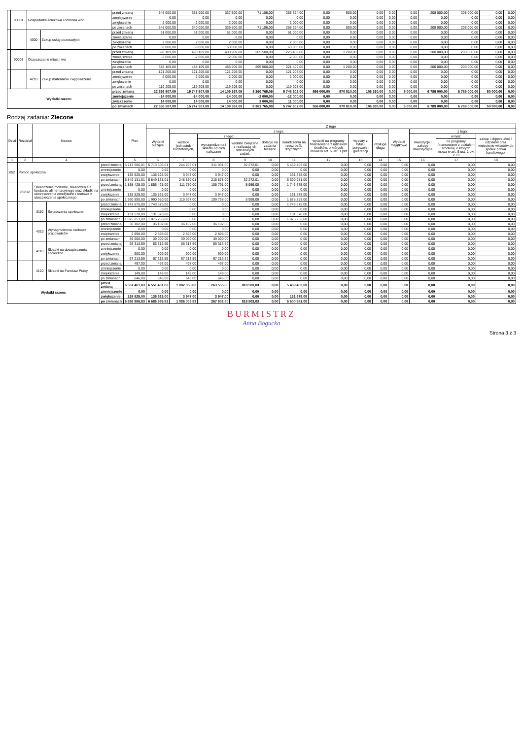| | 90001 | Gospodarka ściekowa i ochrona wód | | przed zmianą | 546 000,00 | 338 000,00 | 337 500,00 | 71 106,00 | 266 394,00 | 0,00 | 500,00 | 0,00 | 0,00 | 0,00 | 208 000,00 | 208 000,00 | 0,00 | 0,00 |
| | | | | zmniejszenie | 0,00 | 0,00 | 0,00 | 0,00 | 0,00 | 0,00 | 0,00 | 0,00 | 0,00 | 0,00 | 0,00 | 0,00 | 0,00 | 0,00 |
| | | | | zwiększenie | 2 000,00 | 2 000,00 | 2 000,00 | 0,00 | 2 000,00 | 0,00 | 0,00 | 0,00 | 0,00 | 0,00 | 0,00 | 0,00 | 0,00 | 0,00 |
| | | | | po zmianach | 548 000,00 | 340 000,00 | 339 500,00 | 71 106,00 | 268 394,00 | 0,00 | 500,00 | 0,00 | 0,00 | 0,00 | 208 000,00 | 208 000,00 | 0,00 | 0,00 |
| | | 4300 | Zakup usług pozostałych | przed zmianą | 61 000,00 | 61 000,00 | 61 000,00 | 0,00 | 61 000,00 | 0,00 | 0,00 | 0,00 | 0,00 | 0,00 | 0,00 | 0,00 | 0,00 | 0,00 |
| | | | | zmniejszenie | 0,00 | 0,00 | 0,00 | 0,00 | 0,00 | 0,00 | 0,00 | 0,00 | 0,00 | 0,00 | 0,00 | 0,00 | 0,00 | 0,00 |
| | | | | zwiększenie | 2 000,00 | 2 000,00 | 2 000,00 | 0,00 | 2 000,00 | 0,00 | 0,00 | 0,00 | 0,00 | 0,00 | 0,00 | 0,00 | 0,00 | 0,00 |
| | | | | po zmianach | 63 000,00 | 63 000,00 | 63 000,00 | 0,00 | 63 000,00 | 0,00 | 0,00 | 0,00 | 0,00 | 0,00 | 0,00 | 0,00 | 0,00 | 0,00 |
| | 90003 | Oczyszczanie miast i wsi | | przed zmianą | 690 109,00 | 490 109,00 | 488 909,00 | 265 500,00 | 223 409,00 | 0,00 | 1 200,00 | 0,00 | 0,00 | 0,00 | 200 000,00 | 200 000,00 | 0,00 | 0,00 |
| | | | | zmniejszenie | -2 000,00 | -2 000,00 | -2 000,00 | 0,00 | -2 000,00 | 0,00 | 0,00 | 0,00 | 0,00 | 0,00 | 0,00 | 0,00 | 0,00 | 0,00 |
| | | | | zwiększenie | 0,00 | 0,00 | 0,00 | 0,00 | 0,00 | 0,00 | 0,00 | 0,00 | 0,00 | 0,00 | 0,00 | 0,00 | 0,00 | 0,00 |
| | | | | po zmianach | 688 109,00 | 488 109,00 | 486 909,00 | 265 500,00 | 221 409,00 | 0,00 | 1 200,00 | 0,00 | 0,00 | 0,00 | 200 000,00 | 200 000,00 | 0,00 | 0,00 |
| | | 4210 | Zakup materiałów i wyposażenia | przed zmianą | 121 205,00 | 121 205,00 | 121 205,00 | 0,00 | 121 205,00 | 0,00 | 0,00 | 0,00 | 0,00 | 0,00 | 0,00 | 0,00 | 0,00 | 0,00 |
| | | | | zmniejszenie | -2 000,00 | -2 000,00 | -2 000,00 | 0,00 | -2 000,00 | 0,00 | 0,00 | 0,00 | 0,00 | 0,00 | 0,00 | 0,00 | 0,00 | 0,00 |
| | | | | zwiększenie | 0,00 | 0,00 | 0,00 | 0,00 | 0,00 | 0,00 | 0,00 | 0,00 | 0,00 | 0,00 | 0,00 | 0,00 | 0,00 | 0,00 |
| | | | | po zmianach | 119 205,00 | 119 205,00 | 119 205,00 | 0,00 | 119 205,00 | 0,00 | 0,00 | 0,00 | 0,00 | 0,00 | 0,00 | 0,00 | 0,00 | 0,00 |
| Wydatki razem: | | | | przed zmianą | 22 536 507,09 | 15 747 507,09 | 14 109 367,09 | 8 360 765,09 | 5 748 602,00 | 556 000,00 | 970 810,00 | 106 330,00 | 0,00 | 5 000,00 | 6 789 000,00 | 6 789 000,00 | 50 000,00 | 0,00 |
| | | | | zmniejszenie | -14 000,00 | -14 000,00 | -14 000,00 | -2 000,00 | -12 000,00 | 0,00 | 0,00 | 0,00 | 0,00 | 0,00 | 0,00 | 0,00 | 0,00 | 0,00 |
| | | | | zwiększenie | 14 000,00 | 14 000,00 | 14 000,00 | 3 000,00 | 11 000,00 | 0,00 | 0,00 | 0,00 | 0,00 | 0,00 | 0,00 | 0,00 | 0,00 | 0,00 |
| | | | | po zmianach | 22 536 507,09 | 15 747 507,09 | 14 109 367,09 | 8 361 765,09 | 5 747 602,00 | 556 000,00 | 970 810,00 | 106 330,00 | 0,00 | 5 000,00 | 6 789 000,00 | 6 789 000,00 | 50 000,00 | 0,00 |
Rodzaj zadania: Zlecone
| Dział | Rozdział | Nazwa | | | Plan | Z tego | | | | | | | | | | | | |
| --- | --- | --- | --- | --- | --- | --- | --- | --- | --- | --- | --- | --- | --- | --- | --- | --- | --- | --- |
| | | | | | | Wydatki bieżące | z tego: | | | | | | | | Wydatki majątkowe | z tego: | | |
| | | | | | | | wydatki jednostek budżetowych, | z tego: | | dotacje na zadania bieżące | świadczenia na rzecz osób fizycznych; | wydatki na programy finansowane z udziałem środków, o których mowa w art. 5 ust. 1 pkt | wypłaty z tytułu poręczeń i gwarancji | obsługa długu | | inwestycje i zakupy inwestycyjne | w tym: | zakup i objęcie akcji i udziałów oraz wniesienie wkładów do spółek prawa handlowego. |
| | | | | | | | | wynagrodzenia i składki od nich naliczane | wydatki związane z realizacją ich statutowych zadań; | | | | | | | | na programy finansowane z udziałem środków, o których mowa w art. 5 ust. 1 pkt 2 i 3 | |
| 1 | 2 | 4 | | | 5 | 6 | 7 | 8 | 9 | 10 | 11 | 12 | 13 | 14 | 15 | 16 | 17 | 18 |
| 852 | Pomoc społeczna | | | przed zmianą | 5 713 606,01 | 5 713 606,01 | 244 203,01 | 211 931,00 | 32 272,01 | 0,00 | 5 469 403,00 | 0,00 | 0,00 | 0,00 | 0,00 | 0,00 | 0,00 | 0,00 |
| | | | | zmniejszenie | 0,00 | 0,00 | 0,00 | 0,00 | 0,00 | 0,00 | 0,00 | 0,00 | 0,00 | 0,00 | 0,00 | 0,00 | 0,00 | 0,00 |
| | | | | zwiększenie | 135 525,00 | 135 525,00 | 3 947,00 | 3 947,00 | 0,00 | 0,00 | 131 578,00 | 0,00 | 0,00 | 0,00 | 0,00 | 0,00 | 0,00 | 0,00 |
| | | | | po zmianach | 5 849 131,01 | 5 849 131,01 | 248 150,01 | 215 878,00 | 32 272,01 | 0,00 | 5 600 981,00 | 0,00 | 0,00 | 0,00 | 0,00 | 0,00 | 0,00 | 0,00 |
| | 85212 | Świadczenia rodzinne, świadczenia z funduszu alimentacyjnego oraz składki na ubezpieczenia emerytalne i rentowe z ubezpieczenia społecznego | | przed zmianą | 1 855 425,00 | 1 855 425,00 | 111 750,00 | 105 791,00 | 5 959,00 | 0,00 | 1 743 675,00 | 0,00 | 0,00 | 0,00 | 0,00 | 0,00 | 0,00 | 0,00 |
| | | | | zmniejszenie | 0,00 | 0,00 | 0,00 | 0,00 | 0,00 | 0,00 | 0,00 | 0,00 | 0,00 | 0,00 | 0,00 | 0,00 | 0,00 | 0,00 |
| | | | | zwiększenie | 135 525,00 | 135 525,00 | 3 947,00 | 3 947,00 | 0,00 | 0,00 | 131 578,00 | 0,00 | 0,00 | 0,00 | 0,00 | 0,00 | 0,00 | 0,00 |
| | | | | po zmianach | 1 990 950,00 | 1 990 950,00 | 115 697,00 | 109 738,00 | 5 959,00 | 0,00 | 1 875 253,00 | 0,00 | 0,00 | 0,00 | 0,00 | 0,00 | 0,00 | 0,00 |
| | | 3110 | Świadczenia społeczne | przed zmianą | 1 743 675,00 | 1 743 675,00 | 0,00 | 0,00 | 0,00 | 0,00 | 1 743 675,00 | 0,00 | 0,00 | 0,00 | 0,00 | 0,00 | 0,00 | 0,00 |
| | | | | zmniejszenie | 0,00 | 0,00 | 0,00 | 0,00 | 0,00 | 0,00 | 0,00 | 0,00 | 0,00 | 0,00 | 0,00 | 0,00 | 0,00 | 0,00 |
| | | | | zwiększenie | 131 578,00 | 131 578,00 | 0,00 | 0,00 | 0,00 | 0,00 | 131 578,00 | 0,00 | 0,00 | 0,00 | 0,00 | 0,00 | 0,00 | 0,00 |
| | | | | po zmianach | 1 875 253,00 | 1 875 253,00 | 0,00 | 0,00 | 0,00 | 0,00 | 1 875 253,00 | 0,00 | 0,00 | 0,00 | 0,00 | 0,00 | 0,00 | 0,00 |
| | | 4010 | Wynagrodzenia osobowe pracowników | przed zmianą | 36 102,00 | 36 102,00 | 36 102,00 | 36 102,00 | 0,00 | 0,00 | 0,00 | 0,00 | 0,00 | 0,00 | 0,00 | 0,00 | 0,00 | 0,00 |
| | | | | zmniejszenie | 0,00 | 0,00 | 0,00 | 0,00 | 0,00 | 0,00 | 0,00 | 0,00 | 0,00 | 0,00 | 0,00 | 0,00 | 0,00 | 0,00 |
| | | | | zwiększenie | 2 898,00 | 2 898,00 | 2 898,00 | 2 898,00 | 0,00 | 0,00 | 0,00 | 0,00 | 0,00 | 0,00 | 0,00 | 0,00 | 0,00 | 0,00 |
| | | | | po zmianach | 39 000,00 | 39 000,00 | 39 000,00 | 39 000,00 | 0,00 | 0,00 | 0,00 | 0,00 | 0,00 | 0,00 | 0,00 | 0,00 | 0,00 | 0,00 |
| | | 4110 | Składki na ubezpieczenia społeczne | przed zmianą | 66 313,59 | 66 313,59 | 66 313,59 | 66 313,59 | 0,00 | 0,00 | 0,00 | 0,00 | 0,00 | 0,00 | 0,00 | 0,00 | 0,00 | 0,00 |
| | | | | zmniejszenie | 0,00 | 0,00 | 0,00 | 0,00 | 0,00 | 0,00 | 0,00 | 0,00 | 0,00 | 0,00 | 0,00 | 0,00 | 0,00 | 0,00 |
| | | | | zwiększenie | 900,00 | 900,00 | 900,00 | 900,00 | 0,00 | 0,00 | 0,00 | 0,00 | 0,00 | 0,00 | 0,00 | 0,00 | 0,00 | 0,00 |
| | | | | po zmianach | 67 213,59 | 67 213,59 | 67 213,59 | 67 213,59 | 0,00 | 0,00 | 0,00 | 0,00 | 0,00 | 0,00 | 0,00 | 0,00 | 0,00 | 0,00 |
| | | 4120 | Składki na Fundusz Pracy | przed zmianą | 497,00 | 497,00 | 497,00 | 497,00 | 0,00 | 0,00 | 0,00 | 0,00 | 0,00 | 0,00 | 0,00 | 0,00 | 0,00 | 0,00 |
| | | | | zmniejszenie | 0,00 | 0,00 | 0,00 | 0,00 | 0,00 | 0,00 | 0,00 | 0,00 | 0,00 | 0,00 | 0,00 | 0,00 | 0,00 | 0,00 |
| | | | | zwiększenie | 149,00 | 149,00 | 149,00 | 149,00 | 0,00 | 0,00 | 0,00 | 0,00 | 0,00 | 0,00 | 0,00 | 0,00 | 0,00 | 0,00 |
| | | | | po zmianach | 646,00 | 646,00 | 646,00 | 646,00 | 0,00 | 0,00 | 0,00 | 0,00 | 0,00 | 0,00 | 0,00 | 0,00 | 0,00 | 0,00 |
| Wydatki razem: | | | | przed zmianą | 6 551 461,83 | 6 551 461,83 | 1 082 058,83 | 263 555,80 | 818 503,03 | 0,00 | 5 469 403,00 | 0,00 | 0,00 | 0,00 | 0,00 | 0,00 | 0,00 | 0,00 |
| | | | | zmniejszenie | 0,00 | 0,00 | 0,00 | 0,00 | 0,00 | 0,00 | 0,00 | 0,00 | 0,00 | 0,00 | 0,00 | 0,00 | 0,00 | 0,00 |
| | | | | zwiększenie | 135 525,00 | 135 525,00 | 3 947,00 | 3 947,00 | 0,00 | 0,00 | 131 578,00 | 0,00 | 0,00 | 0,00 | 0,00 | 0,00 | 0,00 | 0,00 |
| | | | | po zmianach | 6 686 986,83 | 6 686 986,83 | 1 086 005,83 | 267 502,80 | 818 503,03 | 0,00 | 5 600 981,00 | 0,00 | 0,00 | 0,00 | 0,00 | 0,00 | 0,00 | 0,00 |
BURMISTRZ
Anna Bogucka
Strona 3 z 3